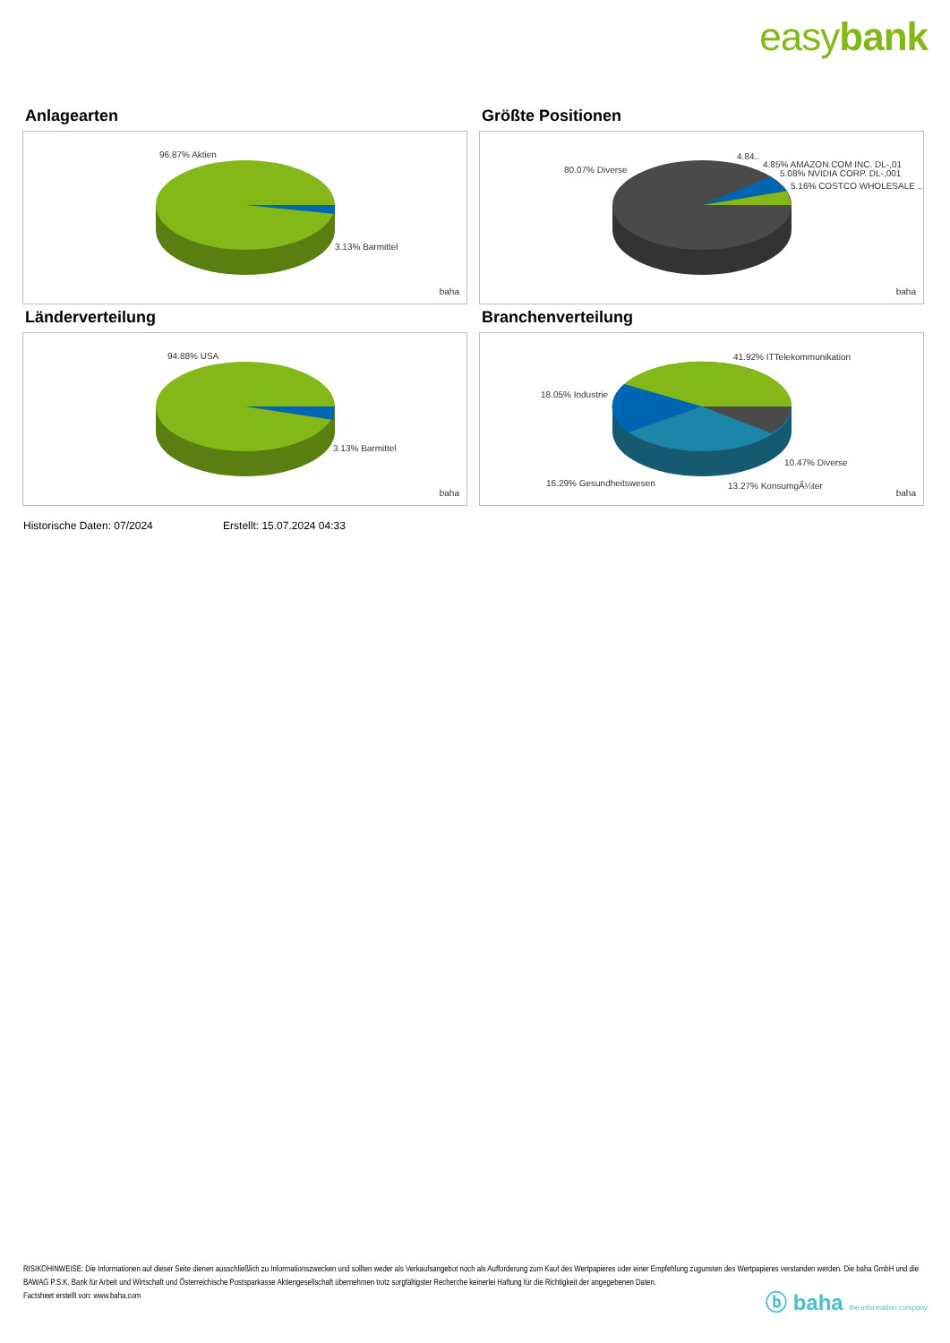easybank
Anlagearten
96.87% Aktien
3.13% Barmittel
baha
Größte Positionen
80.07% Diverse
4.84..
4.85% AMAZON.COM INC. DL-,01
5.08% NVIDIA CORP. DL-,001
5.16% COSTCO WHOLESALE ..
baha
Länderverteilung
94.88% USA
3.13% Barmittel
baha
Branchenverteilung
41.92% ITTelekommunikation
18.05% Industrie
10.47% Diverse
16.29% Gesundheitswesen 13.27% KonsumgÃ¼ter
baha
Historische Daten: 07/2024 Erstellt: 15.07.2024 04:33
RISIKOHINWEISE: Die Informationen auf dieser Seite dienen ausschließlich zu Informationszwecken und sollten weder als Verkaufsangebot noch als Aufforderung zum Kauf des Wertpapieres oder einer Empfehlung zugunsten des Wertpapieres verstanden werden. Die baha GmbH und die BAWAG P.S.K. Bank für Arbeit und Wirtschaft und Österreichische Postsparkasse Aktiengesellschaft übernehmen trotz sorgfältigster Recherche keinerlei Haftung für die Richtigkeit der angegebenen Daten.
Factsheet erstellt von: www.baha.com
ⓑ baha the information company